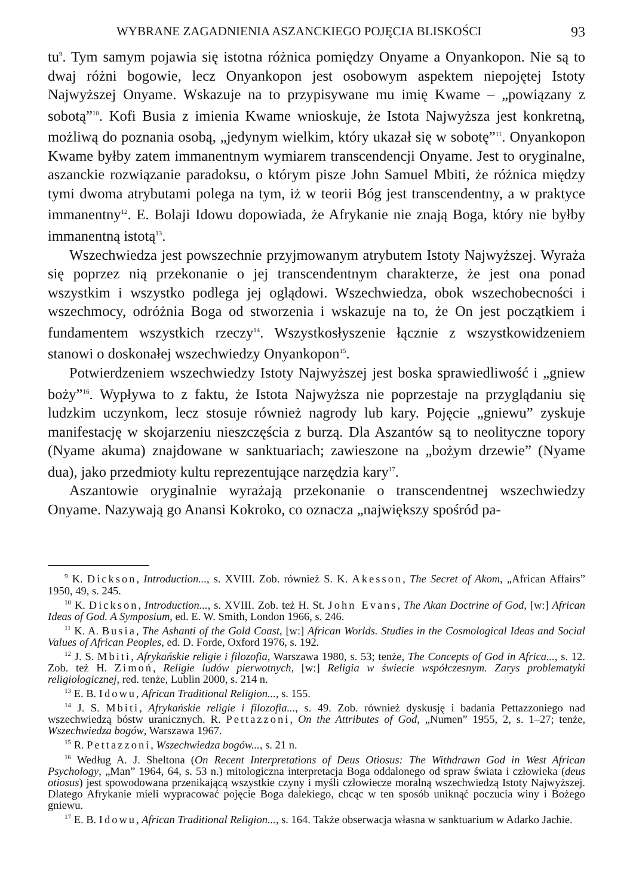WYBRANE ZAGADNIENIA ASZANCKIEGO POJĘCIA BLISKOŚCI 93
tu<sup>9</sup>. Tym samym pojawia się istotna różnica pomiędzy Onyame a Onyankopon. Nie są to dwaj różni bogowie, lecz Onyankopon jest osobowym aspektem niepojętej Istoty Najwyższej Onyame. Wskazuje na to przypisywane mu imię Kwame – „powiązany z sobotą”<sup>10</sup>. Kofi Busia z imienia Kwame wnioskuje, że Istota Najwyższa jest konkretną, możliwą do poznania osobą, „jedynym wielkim, który ukazał się w sobotę”<sup>11</sup>. Onyankopon Kwame byłby zatem immanentnym wymiarem transcendencji Onyame. Jest to oryginalne, aszanckie rozwiązanie paradoksu, o którym pisze John Samuel Mbiti, że różnica między tymi dwoma atrybutami polega na tym, iż w teorii Bóg jest transcendentny, a w praktyce immanentny<sup>12</sup>. E. Bolaji Idowu dopowiada, że Afrykanie nie znają Boga, który nie byłby immanentną istotą<sup>13</sup>.
Wszechwiedza jest powszechnie przyjmowanym atrybutem Istoty Najwyższej. Wyraża się poprzez nią przekonanie o jej transcendentnym charakterze, że jest ona ponad wszystkim i wszystko podlega jej oglądowi. Wszechwiedza, obok wszechobecności i wszechmocy, odróżnia Boga od stworzenia i wskazuje na to, że On jest początkiem i fundamentem wszystkich rzeczy<sup>14</sup>. Wszystkosłyszenie łącznie z wszystkowidzeniem stanowi o doskonałej wszechwiedzy Onyankopon<sup>15</sup>.
Potwierdzeniem wszechwiedzy Istoty Najwyższej jest boska sprawiedliwość i „gniew boży”<sup>16</sup>. Wypływa to z faktu, że Istota Najwyższa nie poprzestaje na przyglądaniu się ludzkim uczynkom, lecz stosuje również nagrody lub kary. Pojęcie „gniewu” zyskuje manifestację w skojarzeniu nieszczęścia z burzą. Dla Aszantów są to neolityczne topory (Nyame akuma) znajdowane w sanktuariach; zawieszone na „bożym drzewie” (Nyame dua), jako przedmioty kultu reprezentujące narzędzia kary<sup>17</sup>.
Aszantowie oryginalnie wyrażają przekonanie o transcendentnej wszechwiedzy Onyame. Nazywają go Anansi Kokroko, co oznacza „największy spośród pa-
<sup>9</sup> K. Dickson, Introduction..., s. XVIII. Zob. również S. K. Akesson, The Secret of Akom, „African Affairs” 1950, 49, s. 245.
<sup>10</sup> K. Dickson, Introduction..., s. XVIII. Zob. też H. St. John Evans, The Akan Doctrine of God, [w:] African Ideas of God. A Symposium, ed. E. W. Smith, London 1966, s. 246.
<sup>11</sup> K. A. Busia, The Ashanti of the Gold Coast, [w:] African Worlds. Studies in the Cosmological Ideas and Social Values of African Peoples, ed. D. Forde, Oxford 1976, s. 192.
<sup>12</sup> J. S. Mbiti, Afrykańskie religie i filozofia, Warszawa 1980, s. 53; tenże, The Concepts of God in Africa..., s. 12. Zob. też H. Zimoń, Religie ludów pierwotnych, [w:] Religia w świecie współczesnym. Zarys problematyki religiologicznej, red. tenże, Lublin 2000, s. 214 n.
<sup>13</sup> E. B. Idowu, African Traditional Religion..., s. 155.
<sup>14</sup> J. S. Mbiti, Afrykańskie religie i filozofia..., s. 49. Zob. również dyskusję i badania Pettazzoniego nad wszechwiedzą bóstw uranicznych. R. Pettazzoni, On the Attributes of God, „Numen” 1955, 2, s. 1–27; tenże, Wszechwiedza bogów, Warszawa 1967.
<sup>15</sup> R. Pettazzoni, Wszechwiedza bogów..., s. 21 n.
<sup>16</sup> Według A. J. Sheltona (On Recent Interpretations of Deus Otiosus: The Withdrawn God in West African Psychology, „Man” 1964, 64, s. 53 n.) mitologiczna interpretacja Boga oddalonego od spraw świata i człowieka (deus otiosus) jest spowodowana przenikającą wszystkie czyny i myśli człowiecze moralną wszechwiedzą Istoty Najwyższej. Dlatego Afrykanie mieli wypracować pojęcie Boga dalekiego, chcąc w ten sposób uniknąć poczucia winy i Bożego gniewu.
<sup>17</sup> E. B. Idowu, African Traditional Religion..., s. 164. Także obserwacja własna w sanktuarium w Adarko Jachie.